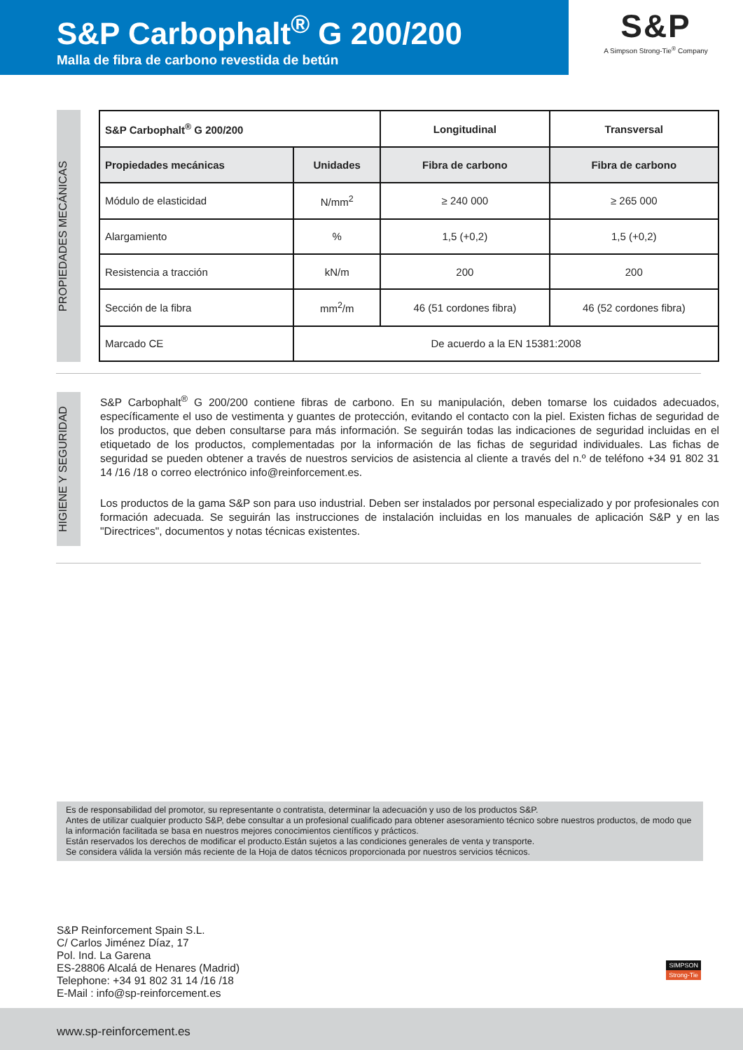S&P Carbophalt<sup>®</sup> G 200/200
Malla de fibra de carbono revestida de betún
S&P
A Simpson Strong-Tie<sup>®</sup> Company
PROPIEDADES MECÁNICAS
| S&P Carbophalt<sup>®</sup> G 200/200 | | Longitudinal | Transversal |
| --- | --- | --- | --- |
| Propiedades mecánicas | Unidades | Fibra de carbono | Fibra de carbono |
| Módulo de elasticidad | N/mm<sup>2</sup> | ≥ 240 000 | ≥ 265 000 |
| Alargamiento | % | 1,5 (+0,2) | 1,5 (+0,2) |
| Resistencia a tracción | kN/m | 200 | 200 |
| Sección de la fibra | mm<sup>2</sup>/m | 46 (51 cordones fibra) | 46 (52 cordones fibra) |
| Marcado CE | De acuerdo a la EN 15381:2008 | | |
HIGIENE Y SEGURIDAD
S&P Carbophalt<sup>®</sup> G 200/200 contiene fibras de carbono. En su manipulación, deben tomarse los cuidados adecuados, específicamente el uso de vestimenta y guantes de protección, evitando el contacto con la piel. Existen fichas de seguridad de los productos, que deben consultarse para más información. Se seguirán todas las indicaciones de seguridad incluidas en el etiquetado de los productos, complementadas por la información de las fichas de seguridad individuales. Las fichas de seguridad se pueden obtener a través de nuestros servicios de asistencia al cliente a través del n.º de teléfono +34 91 802 31 14 /16 /18 o correo electrónico info@reinforcement.es.
Los productos de la gama S&P son para uso industrial. Deben ser instalados por personal especializado y por profesionales con formación adecuada. Se seguirán las instrucciones de instalación incluidas en los manuales de aplicación S&P y en las "Directrices", documentos y notas técnicas existentes.
Es de responsabilidad del promotor, su representante o contratista, determinar la adecuación y uso de los productos S&P.
Antes de utilizar cualquier producto S&P, debe consultar a un profesional cualificado para obtener asesoramiento técnico sobre nuestros productos, de modo que la información facilitada se basa en nuestros mejores conocimientos científicos y prácticos.
Están reservados los derechos de modificar el producto.Están sujetos a las condiciones generales de venta y transporte.
Se considera válida la versión más reciente de la Hoja de datos técnicos proporcionada por nuestros servicios técnicos.
S&P Reinforcement Spain S.L.
C/ Carlos Jiménez Díaz, 17
Pol. Ind. La Garena
ES-28806 Alcalá de Henares (Madrid)
Telephone: +34 91 802 31 14 /16 /18
E-Mail : info@sp-reinforcement.es
SIMPSON
Strong-Tie
www.sp-reinforcement.es